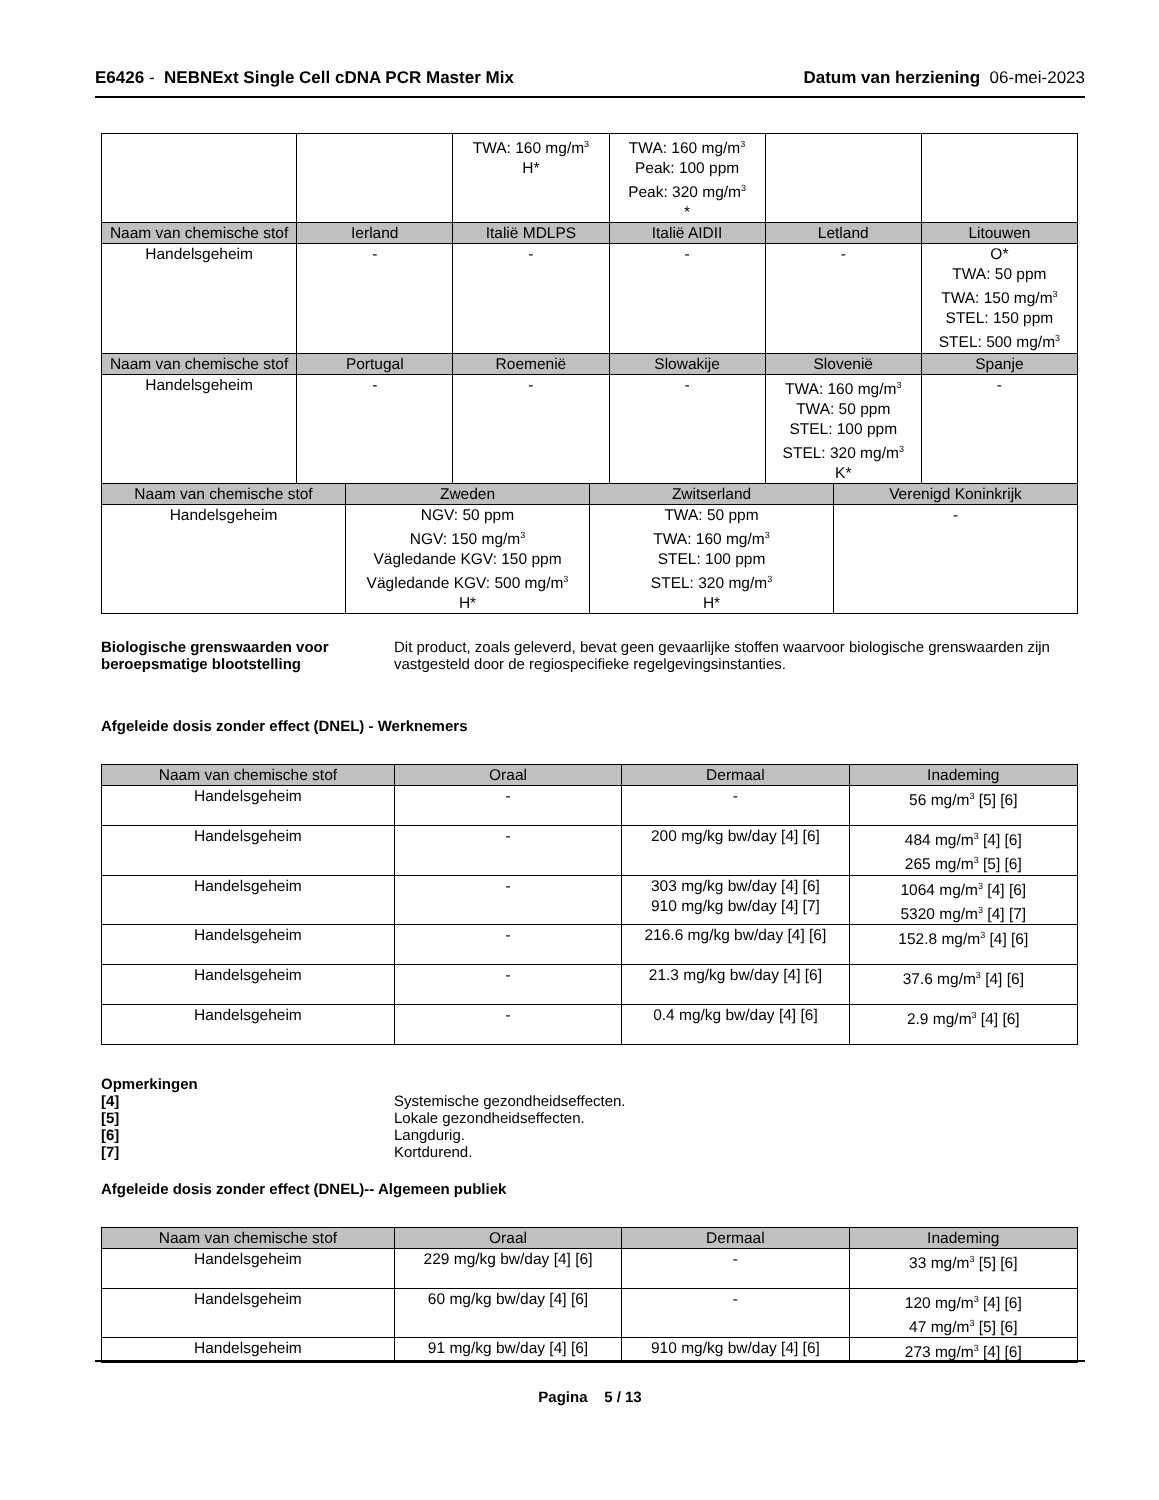E6426 - NEBNExt Single Cell cDNA PCR Master Mix Datum van herziening 06-mei-2023
| | | TWA: 160 mg/m<sup>3</sup> H* | TWA: 160 mg/m<sup>3</sup> Peak: 100 ppm Peak: 320 mg/m<sup>3</sup> * | | |
| Naam van chemische stof | Ierland | Italië MDLPS | Italië AIDII | Letland | Litouwen |
| Handelsgeheim | - | - | - | - | O* TWA: 50 ppm TWA: 150 mg/m<sup>3</sup> STEL: 150 ppm STEL: 500 mg/m<sup>3</sup> |
| Naam van chemische stof | Portugal | Roemenië | Slowakije | Slovenië | Spanje |
| Handelsgeheim | - | - | - | TWA: 160 mg/m<sup>3</sup> TWA: 50 ppm STEL: 100 ppm STEL: 320 mg/m<sup>3</sup> K* | - |
| Naam van chemische stof | Zweden | Zwitserland | Verenigd Koninkrijk |
| --- | --- | --- | --- |
| Handelsgeheim | NGV: 50 ppm NGV: 150 mg/m<sup>3</sup> Vägledande KGV: 150 ppm Vägledande KGV: 500 mg/m<sup>3</sup> H* | TWA: 50 ppm TWA: 160 mg/m<sup>3</sup> STEL: 100 ppm STEL: 320 mg/m<sup>3</sup> H* | - |
Biologische grenswaarden voor beroepsmatige blootstelling Dit product, zoals geleverd, bevat geen gevaarlijke stoffen waarvoor biologische grenswaarden zijn vastgesteld door de regiospecifieke regelgevingsinstanties.
Afgeleide dosis zonder effect (DNEL) - Werknemers
| Naam van chemische stof | Oraal | Dermaal | Inademing |
| --- | --- | --- | --- |
| Handelsgeheim | - | - | 56 mg/m<sup>3</sup> [5] [6] |
| Handelsgeheim | - | 200 mg/kg bw/day [4] [6] | 484 mg/m<sup>3</sup> [4] [6] 265 mg/m<sup>3</sup> [5] [6] |
| Handelsgeheim | - | 303 mg/kg bw/day [4] [6] 910 mg/kg bw/day [4] [7] | 1064 mg/m<sup>3</sup> [4] [6] 5320 mg/m<sup>3</sup> [4] [7] |
| Handelsgeheim | - | 216.6 mg/kg bw/day [4] [6] | 152.8 mg/m<sup>3</sup> [4] [6] |
| Handelsgeheim | - | 21.3 mg/kg bw/day [4] [6] | 37.6 mg/m<sup>3</sup> [4] [6] |
| Handelsgeheim | - | 0.4 mg/kg bw/day [4] [6] | 2.9 mg/m<sup>3</sup> [4] [6] |
Opmerkingen
[4] Systemische gezondheidseffecten.
[5] Lokale gezondheidseffecten.
[6] Langdurig.
[7] Kortdurend.
Afgeleide dosis zonder effect (DNEL)-- Algemeen publiek
| Naam van chemische stof | Oraal | Dermaal | Inademing |
| --- | --- | --- | --- |
| Handelsgeheim | 229 mg/kg bw/day [4] [6] | - | 33 mg/m<sup>3</sup> [5] [6] |
| Handelsgeheim | 60 mg/kg bw/day [4] [6] | - | 120 mg/m<sup>3</sup> [4] [6] 47 mg/m<sup>3</sup> [5] [6] |
| Handelsgeheim | 91 mg/kg bw/day [4] [6] | 910 mg/kg bw/day [4] [6] | 273 mg/m<sup>3</sup> [4] [6] |
Pagina 5 / 13